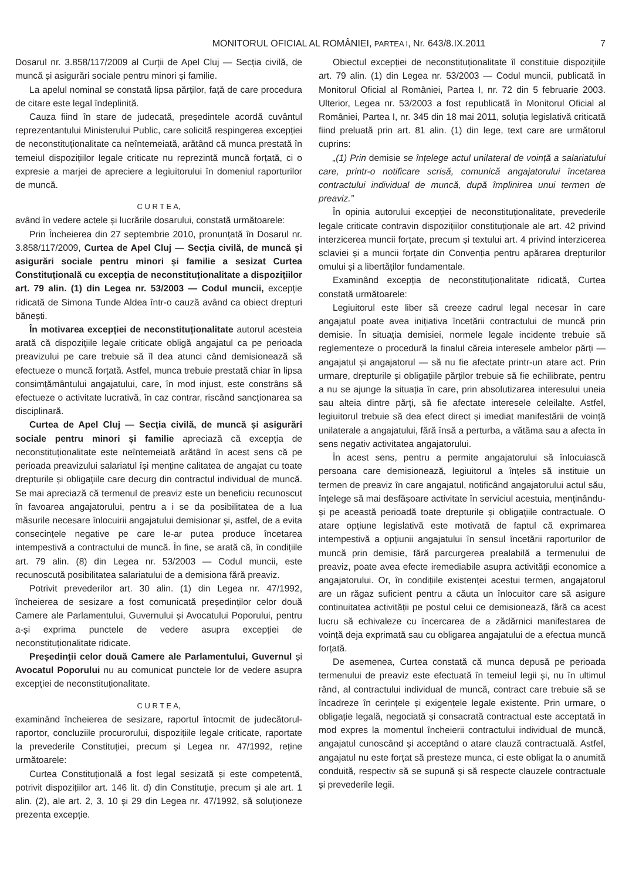MONITORUL OFICIAL AL ROMÂNIEI, PARTEA I, Nr. 643/8.IX.2011
7
Dosarul nr. 3.858/117/2009 al Curții de Apel Cluj — Secția civilă, de muncă și asigurări sociale pentru minori și familie.
La apelul nominal se constată lipsa părților, față de care procedura de citare este legal îndeplinită.
Cauza fiind în stare de judecată, președintele acordă cuvântul reprezentantului Ministerului Public, care solicită respingerea excepției de neconstituționalitate ca neîntemeiată, arătând că munca prestată în temeiul dispozițiilor legale criticate nu reprezintă muncă forțată, ci o expresie a marjei de apreciere a legiuitorului în domeniul raporturilor de muncă.
C U R T E A,
având în vedere actele și lucrările dosarului, constată următoarele:
Prin Încheierea din 27 septembrie 2010, pronunțată în Dosarul nr. 3.858/117/2009, Curtea de Apel Cluj — Secția civilă, de muncă și asigurări sociale pentru minori și familie a sesizat Curtea Constituțională cu excepția de neconstituționalitate a dispozițiilor art. 79 alin. (1) din Legea nr. 53/2003 — Codul muncii, excepție ridicată de Simona Tunde Aldea într-o cauză având ca obiect drepturi bănești.
În motivarea excepției de neconstituționalitate autorul acesteia arată că dispozițiile legale criticate obligă angajatul ca pe perioada preavizului pe care trebuie să îl dea atunci când demisionează să efectueze o muncă forțată. Astfel, munca trebuie prestată chiar în lipsa consimțământului angajatului, care, în mod injust, este constrâns să efectueze o activitate lucrativă, în caz contrar, riscând sancționarea sa disciplinară.
Curtea de Apel Cluj — Secția civilă, de muncă și asigurări sociale pentru minori și familie apreciază că excepția de neconstituționalitate este neîntemeiată arătând în acest sens că pe perioada preavizului salariatul își menține calitatea de angajat cu toate drepturile și obligațiile care decurg din contractul individual de muncă. Se mai apreciază că termenul de preaviz este un beneficiu recunoscut în favoarea angajatorului, pentru a i se da posibilitatea de a lua măsurile necesare înlocuirii angajatului demisionar și, astfel, de a evita consecințele negative pe care le-ar putea produce încetarea intempestivă a contractului de muncă. În fine, se arată că, în condițiile art. 79 alin. (8) din Legea nr. 53/2003 — Codul muncii, este recunoscută posibilitatea salariatului de a demisiona fără preaviz.
Potrivit prevederilor art. 30 alin. (1) din Legea nr. 47/1992, încheierea de sesizare a fost comunicată președinților celor două Camere ale Parlamentului, Guvernului și Avocatului Poporului, pentru a-și exprima punctele de vedere asupra excepției de neconstituționalitate ridicate.
Președinții celor două Camere ale Parlamentului, Guvernul și Avocatul Poporului nu au comunicat punctele lor de vedere asupra excepției de neconstituționalitate.
C U R T E A,
examinând încheierea de sesizare, raportul întocmit de judecătorul-raportor, concluziile procurorului, dispozițiile legale criticate, raportate la prevederile Constituției, precum și Legea nr. 47/1992, reține următoarele:
Curtea Constituțională a fost legal sesizată și este competentă, potrivit dispozițiilor art. 146 lit. d) din Constituție, precum și ale art. 1 alin. (2), ale art. 2, 3, 10 și 29 din Legea nr. 47/1992, să soluționeze prezenta excepție.
Obiectul excepției de neconstituționalitate îl constituie dispozițiile art. 79 alin. (1) din Legea nr. 53/2003 — Codul muncii, publicată în Monitorul Oficial al României, Partea I, nr. 72 din 5 februarie 2003. Ulterior, Legea nr. 53/2003 a fost republicată în Monitorul Oficial al României, Partea I, nr. 345 din 18 mai 2011, soluția legislativă criticată fiind preluată prin art. 81 alin. (1) din lege, text care are următorul cuprins:
„(1) Prin demisie se înțelege actul unilateral de voință a salariatului care, printr-o notificare scrisă, comunică angajatorului încetarea contractului individual de muncă, după împlinirea unui termen de preaviz.”
În opinia autorului excepției de neconstituționalitate, prevederile legale criticate contravin dispozițiilor constituționale ale art. 42 privind interzicerea muncii forțate, precum și textului art. 4 privind interzicerea sclaviei și a muncii forțate din Convenția pentru apărarea drepturilor omului și a libertăților fundamentale.
Examinând excepția de neconstituționalitate ridicată, Curtea constată următoarele:
Legiuitorul este liber să creeze cadrul legal necesar în care angajatul poate avea inițiativa încetării contractului de muncă prin demisie. În situația demisiei, normele legale incidente trebuie să reglementeze o procedură la finalul căreia interesele ambelor părți — angajatul și angajatorul — să nu fie afectate printr-un atare act. Prin urmare, drepturile și obligațiile părților trebuie să fie echilibrate, pentru a nu se ajunge la situația în care, prin absolutizarea interesului uneia sau alteia dintre părți, să fie afectate interesele celeilalte. Astfel, legiuitorul trebuie să dea efect direct și imediat manifestării de voință unilaterale a angajatului, fără însă a perturba, a vătăma sau a afecta în sens negativ activitatea angajatorului.
În acest sens, pentru a permite angajatorului să înlocuiască persoana care demisionează, legiuitorul a înțeles să instituie un termen de preaviz în care angajatul, notificând angajatorului actul său, înțelege să mai desfășoare activitate în serviciul acestuia, menținându-și pe această perioadă toate drepturile și obligațiile contractuale. O atare opțiune legislativă este motivată de faptul că exprimarea intempestivă a opțiunii angajatului în sensul încetării raporturilor de muncă prin demisie, fără parcurgerea prealabilă a termenului de preaviz, poate avea efecte iremediabile asupra activității economice a angajatorului. Or, în condițiile existenței acestui termen, angajatorul are un răgaz suficient pentru a căuta un înlocuitor care să asigure continuitatea activității pe postul celui ce demisionează, fără ca acest lucru să echivaleze cu încercarea de a zădărnici manifestarea de voință deja exprimată sau cu obligarea angajatului de a efectua muncă forțată.
De asemenea, Curtea constată că munca depusă pe perioada termenului de preaviz este efectuată în temeiul legii și, nu în ultimul rând, al contractului individual de muncă, contract care trebuie să se încadreze în cerințele și exigențele legale existente. Prin urmare, o obligație legală, negociată și consacrată contractual este acceptată în mod expres la momentul încheierii contractului individual de muncă, angajatul cunoscând și acceptând o atare clauză contractuală. Astfel, angajatul nu este forțat să presteze munca, ci este obligat la o anumită conduită, respectiv să se supună și să respecte clauzele contractuale și prevederile legii.